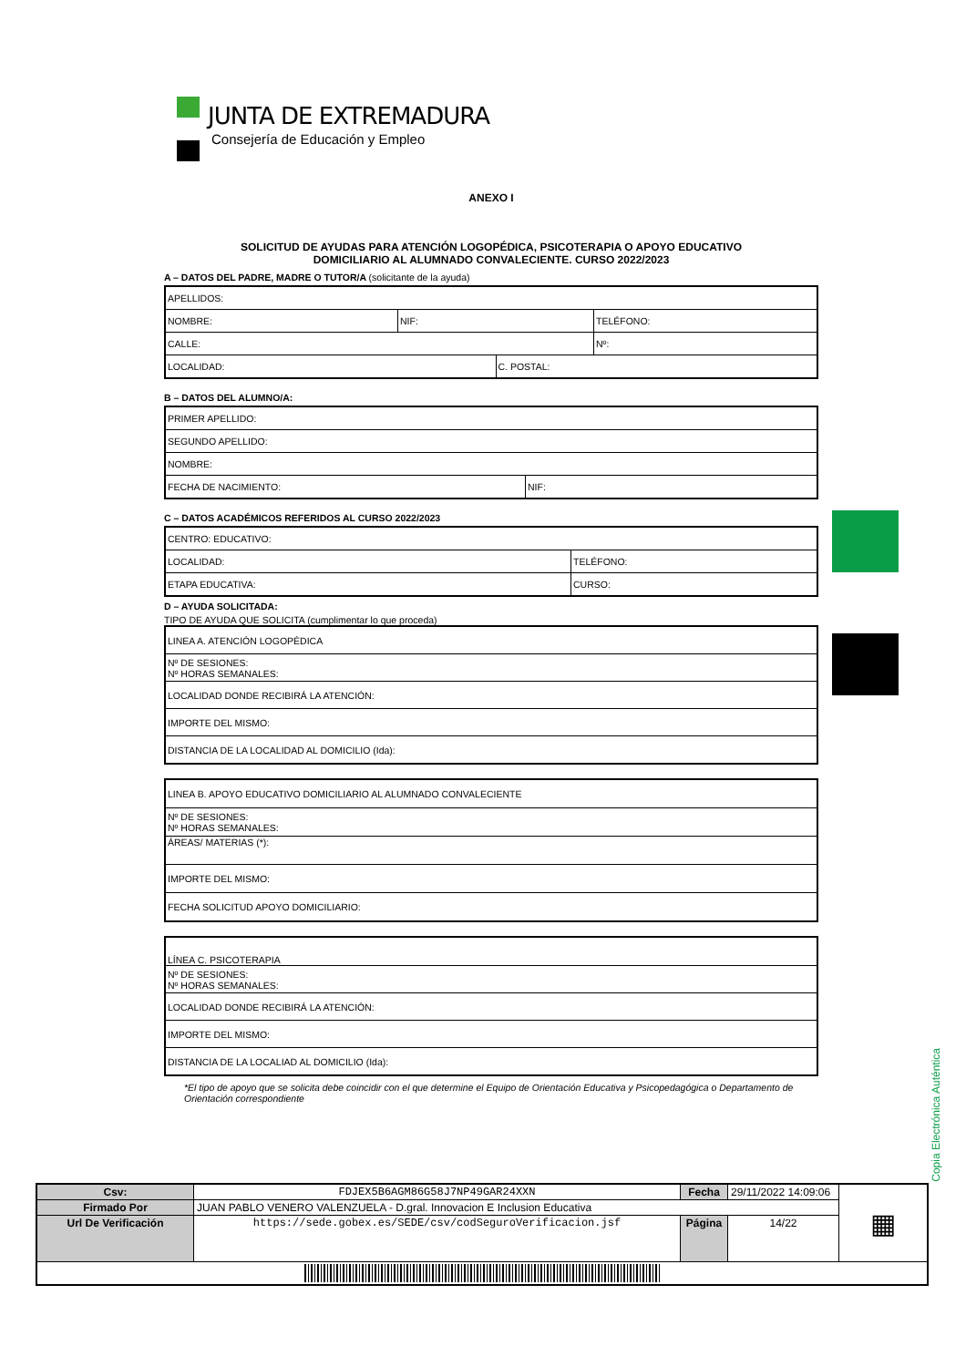JUNTA DE EXTREMADURA
Consejería de Educación y Empleo
ANEXO I
SOLICITUD DE AYUDAS PARA ATENCIÓN LOGOPÉDICA, PSICOTERAPIA O APOYO EDUCATIVO
DOMICILIARIO AL ALUMNADO CONVALECIENTE. CURSO 2022/2023
A – DATOS DEL PADRE, MADRE O TUTOR/A (solicitante de la ayuda)
| APELLIDOS: | | | |
| NOMBRE: | NIF: | | TELÉFONO: |
| CALLE: | | | Nº: |
| LOCALIDAD: | | C. POSTAL: | |
B – DATOS DEL ALUMNO/A:
| PRIMER APELLIDO: | |
| SEGUNDO APELLIDO: | |
| NOMBRE: | |
| FECHA DE NACIMIENTO: | NIF: |
C – DATOS ACADÉMICOS REFERIDOS AL CURSO 2022/2023
| CENTRO: EDUCATIVO: | |
| LOCALIDAD: | TELÉFONO: |
| ETAPA EDUCATIVA: | CURSO: |
D – AYUDA SOLICITADA:
TIPO DE AYUDA QUE SOLICITA (cumplimentar lo que proceda)
| LINEA A. ATENCIÓN LOGOPÉDICA |
| Nº DE SESIONES: Nº HORAS SEMANALES: |
| LOCALIDAD DONDE RECIBIRÁ LA ATENCIÓN: |
| IMPORTE DEL MISMO: |
| DISTANCIA DE LA LOCALIDAD AL DOMICILIO (Ida): |
| LINEA B. APOYO EDUCATIVO DOMICILIARIO AL ALUMNADO CONVALECIENTE |
| Nº DE SESIONES: Nº HORAS SEMANALES: |
| ÁREAS/ MATERIAS (*): |
| IMPORTE DEL MISMO: |
| FECHA SOLICITUD APOYO DOMICILIARIO: |
| LÍNEA C. PSICOTERAPIA |
| Nº DE SESIONES: Nº HORAS SEMANALES: |
| LOCALIDAD DONDE RECIBIRÁ LA ATENCIÓN: |
| IMPORTE DEL MISMO: |
| DISTANCIA DE LA LOCALIAD AL DOMICILIO (Ida): |
*El tipo de apoyo que se solicita debe coincidir con el que determine el Equipo de Orientación Educativa y Psicopedagógica o Departamento de Orientación correspondiente
Copia Electrónica Auténtica
| Csv: | FDJEX5B6AGM86G58J7NP49GAR24XXN | Fecha | 29/11/2022 14:09:06 | ▦ |
| Firmado Por | JUAN PABLO VENERO VALENZUELA - D.gral. Innovacion E Inclusion Educativa | | | |
| Url De Verificación | https://sede.gobex.es/SEDE/csv/codSeguroVerificacion.jsf | Página | 14/22 | |